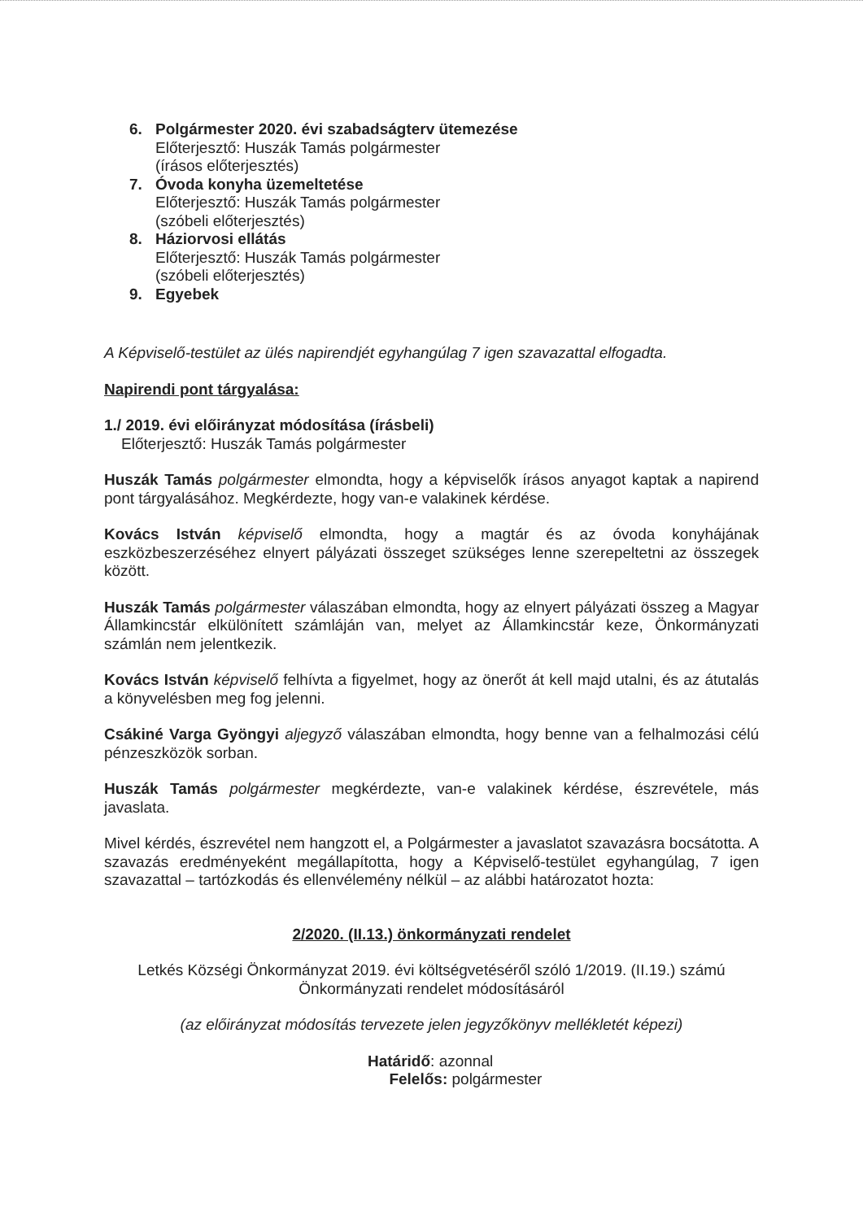6. Polgármester 2020. évi szabadságterv ütemezése
Előterjesztő: Huszák Tamás polgármester
(írásos előterjesztés)
7. Óvoda konyha üzemeltetése
Előterjesztő: Huszák Tamás polgármester
(szóbeli előterjesztés)
8. Háziorvosi ellátás
Előterjesztő: Huszák Tamás polgármester
(szóbeli előterjesztés)
9. Egyebek
A Képviselő-testület az ülés napirendjét egyhangúlag 7 igen szavazattal elfogadta.
Napirendi pont tárgyalása:
1./ 2019. évi előirányzat módosítása (írásbeli)
Előterjesztő: Huszák Tamás polgármester
Huszák Tamás polgármester elmondta, hogy a képviselők írásos anyagot kaptak a napirend pont tárgyalásához. Megkérdezte, hogy van-e valakinek kérdése.
Kovács István képviselő elmondta, hogy a magtár és az óvoda konyhájának eszközbeszerzéséhez elnyert pályázati összeget szükséges lenne szerepeltetni az összegek között.
Huszák Tamás polgármester válaszában elmondta, hogy az elnyert pályázati összeg a Magyar Államkincstár elkülönített számláján van, melyet az Államkincstár keze, Önkormányzati számlán nem jelentkezik.
Kovács István képviselő felhívta a figyelmet, hogy az önerőt át kell majd utalni, és az átutalás a könyvelésben meg fog jelenni.
Csákiné Varga Gyöngyi aljegyző válaszában elmondta, hogy benne van a felhalmozási célú pénzeszközök sorban.
Huszák Tamás polgármester megkérdezte, van-e valakinek kérdése, észrevétele, más javaslata.
Mivel kérdés, észrevétel nem hangzott el, a Polgármester a javaslatot szavazásra bocsátotta. A szavazás eredményeként megállapította, hogy a Képviselő-testület egyhangúlag, 7 igen szavazattal – tartózkodás és ellenvélemény nélkül – az alábbi határozatot hozta:
2/2020. (II.13.) önkormányzati rendelet
Letkés Községi Önkormányzat 2019. évi költségvetéséről szóló 1/2019. (II.19.) számú
Önkormányzati rendelet módosításáról
(az előirányzat módosítás tervezete jelen jegyzőkönyv mellékletét képezi)
Határidő: azonnal
Felelős: polgármester